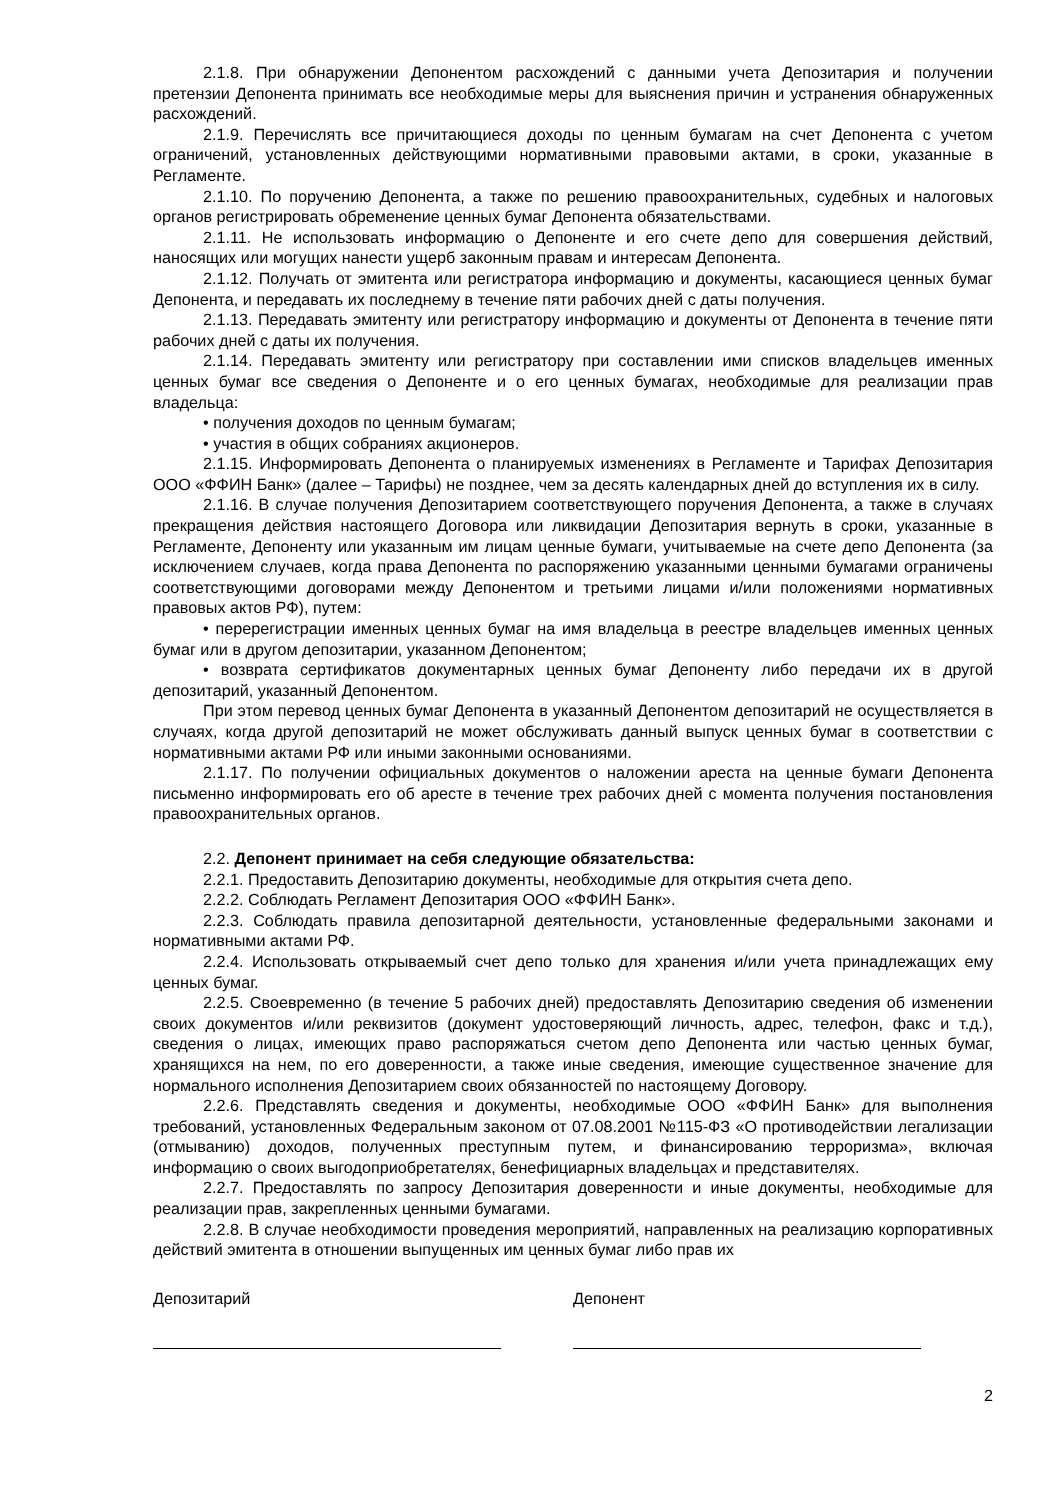2.1.8. При обнаружении Депонентом расхождений с данными учета Депозитария и получении претензии Депонента принимать все необходимые меры для выяснения причин и устранения обнаруженных расхождений.
2.1.9. Перечислять все причитающиеся доходы по ценным бумагам на счет Депонента с учетом ограничений, установленных действующими нормативными правовыми актами, в сроки, указанные в Регламенте.
2.1.10. По поручению Депонента, а также по решению правоохранительных, судебных и налоговых органов регистрировать обременение ценных бумаг Депонента обязательствами.
2.1.11. Не использовать информацию о Депоненте и его счете депо для совершения действий, наносящих или могущих нанести ущерб законным правам и интересам Депонента.
2.1.12. Получать от эмитента или регистратора информацию и документы, касающиеся ценных бумаг Депонента, и передавать их последнему в течение пяти рабочих дней с даты получения.
2.1.13. Передавать эмитенту или регистратору информацию и документы от Депонента в течение пяти рабочих дней с даты их получения.
2.1.14. Передавать эмитенту или регистратору при составлении ими списков владельцев именных ценных бумаг все сведения о Депоненте и о его ценных бумагах, необходимые для реализации прав владельца:
• получения доходов по ценным бумагам;
• участия в общих собраниях акционеров.
2.1.15. Информировать Депонента о планируемых изменениях в Регламенте и Тарифах Депозитария ООО «ФФИН Банк» (далее – Тарифы) не позднее, чем за десять календарных дней до вступления их в силу.
2.1.16. В случае получения Депозитарием соответствующего поручения Депонента, а также в случаях прекращения действия настоящего Договора или ликвидации Депозитария вернуть в сроки, указанные в Регламенте, Депоненту или указанным им лицам ценные бумаги, учитываемые на счете депо Депонента (за исключением случаев, когда права Депонента по распоряжению указанными ценными бумагами ограничены соответствующими договорами между Депонентом и третьими лицами и/или положениями нормативных правовых актов РФ), путем:
• перерегистрации именных ценных бумаг на имя владельца в реестре владельцев именных ценных бумаг или в другом депозитарии, указанном Депонентом;
• возврата сертификатов документарных ценных бумаг Депоненту либо передачи их в другой депозитарий, указанный Депонентом.
При этом перевод ценных бумаг Депонента в указанный Депонентом депозитарий не осуществляется в случаях, когда другой депозитарий не может обслуживать данный выпуск ценных бумаг в соответствии с нормативными актами РФ или иными законными основаниями.
2.1.17. По получении официальных документов о наложении ареста на ценные бумаги Депонента письменно информировать его об аресте в течение трех рабочих дней с момента получения постановления правоохранительных органов.
2.2. Депонент принимает на себя следующие обязательства:
2.2.1. Предоставить Депозитарию документы, необходимые для открытия счета депо.
2.2.2. Соблюдать Регламент Депозитария ООО «ФФИН Банк».
2.2.3. Соблюдать правила депозитарной деятельности, установленные федеральными законами и нормативными актами РФ.
2.2.4. Использовать открываемый счет депо только для хранения и/или учета принадлежащих ему ценных бумаг.
2.2.5. Своевременно (в течение 5 рабочих дней) предоставлять Депозитарию сведения об изменении своих документов и/или реквизитов (документ удостоверяющий личность, адрес, телефон, факс и т.д.), сведения о лицах, имеющих право распоряжаться счетом депо Депонента или частью ценных бумаг, хранящихся на нем, по его доверенности, а также иные сведения, имеющие существенное значение для нормального исполнения Депозитарием своих обязанностей по настоящему Договору.
2.2.6. Представлять сведения и документы, необходимые ООО «ФФИН Банк» для выполнения требований, установленных Федеральным законом от 07.08.2001 №115-ФЗ «О противодействии легализации (отмыванию) доходов, полученных преступным путем, и финансированию терроризма», включая информацию о своих выгодоприобретателях, бенефициарных владельцах и представителях.
2.2.7. Предоставлять по запросу Депозитария доверенности и иные документы, необходимые для реализации прав, закрепленных ценными бумагами.
2.2.8. В случае необходимости проведения мероприятий, направленных на реализацию корпоративных действий эмитента в отношении выпущенных им ценных бумаг либо прав их
Депозитарий Депонент
2